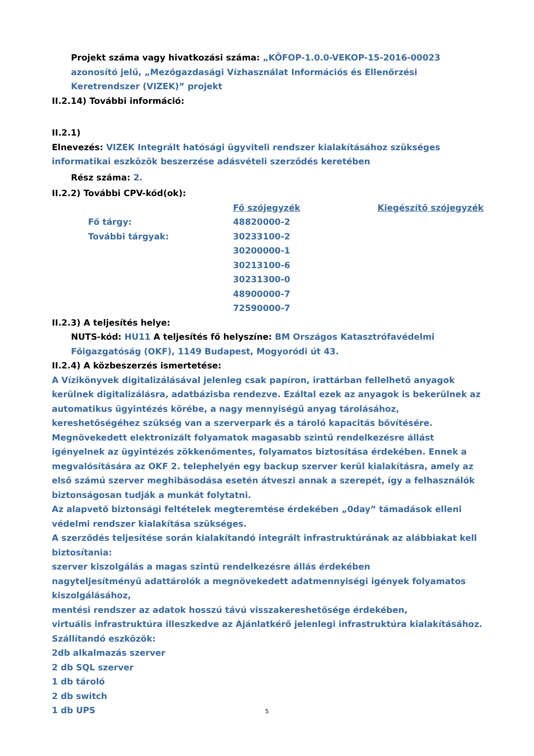Projekt száma vagy hivatkozási száma: „KÖFOP-1.0.0-VEKOP-15-2016-00023 azonosító jelű, „Mezőgazdasági Vízhasználat Információs és Ellenőrzési Keretrendszer (VIZEK)” projekt
II.2.14) További információ:
II.2.1)
Elnevezés: VIZEK Integrált hatósági ügyviteli rendszer kialakításához szükséges informatikai eszközök beszerzése adásvételi szerződés keretében
Rész száma: 2.
II.2.2) További CPV-kód(ok):
| | Fő szójegyzék | Kiegészítő szójegyzék |
| Fő tárgy: | 48820000-2 | |
| További tárgyak: | 30233100-2 | |
| | 30200000-1 | |
| | 30213100-6 | |
| | 30231300-0 | |
| | 48900000-7 | |
| | 72590000-7 | |
II.2.3) A teljesítés helye:
NUTS-kód: HU11 A teljesítés fő helyszíne: BM Országos Katasztrófavédelmi Főigazgatóság (OKF), 1149 Budapest, Mogyoródi út 43.
II.2.4) A közbeszerzés ismertetése:
A Vízikönyvek digitalizálásával jelenleg csak papíron, irattárban fellelhető anyagok kerülnek digitalizálásra, adatbázisba rendezve. Ezáltal ezek az anyagok is bekerülnek az automatikus ügyintézés körébe, a nagy mennyiségű anyag tárolásához, kereshetőségéhez szükség van a szerverpark és a tároló kapacitás bővítésére.
Megnövekedett elektronizált folyamatok magasabb szintű rendelkezésre állást igényelnek az ügyintézés zökkenőmentes, folyamatos biztosítása érdekében. Ennek a megvalósítására az OKF 2. telephelyén egy backup szerver kerül kialakításra, amely az első számú szerver meghibásodása esetén átveszi annak a szerepét, így a felhasználók biztonságosan tudják a munkát folytatni.
Az alapvető biztonsági feltételek megteremtése érdekében „0day” támadások elleni védelmi rendszer kialakítása szükséges.
A szerződés teljesítése során kialakítandó integrált infrastruktúrának az alábbiakat kell biztosítania:
szerver kiszolgálás a magas szintű rendelkezésre állás érdekében
nagyteljesítményű adattárolók a megnövekedett adatmennyiségi igények folyamatos kiszolgálásához,
mentési rendszer az adatok hosszú távú visszakereshetősége érdekében,
virtuális infrastruktúra illeszkedve az Ajánlatkérő jelenlegi infrastruktúra kialakításához.
Szállítandó eszközök:
2db alkalmazás szerver
2 db SQL szerver
1 db tároló
2 db switch
1 db UPS
5